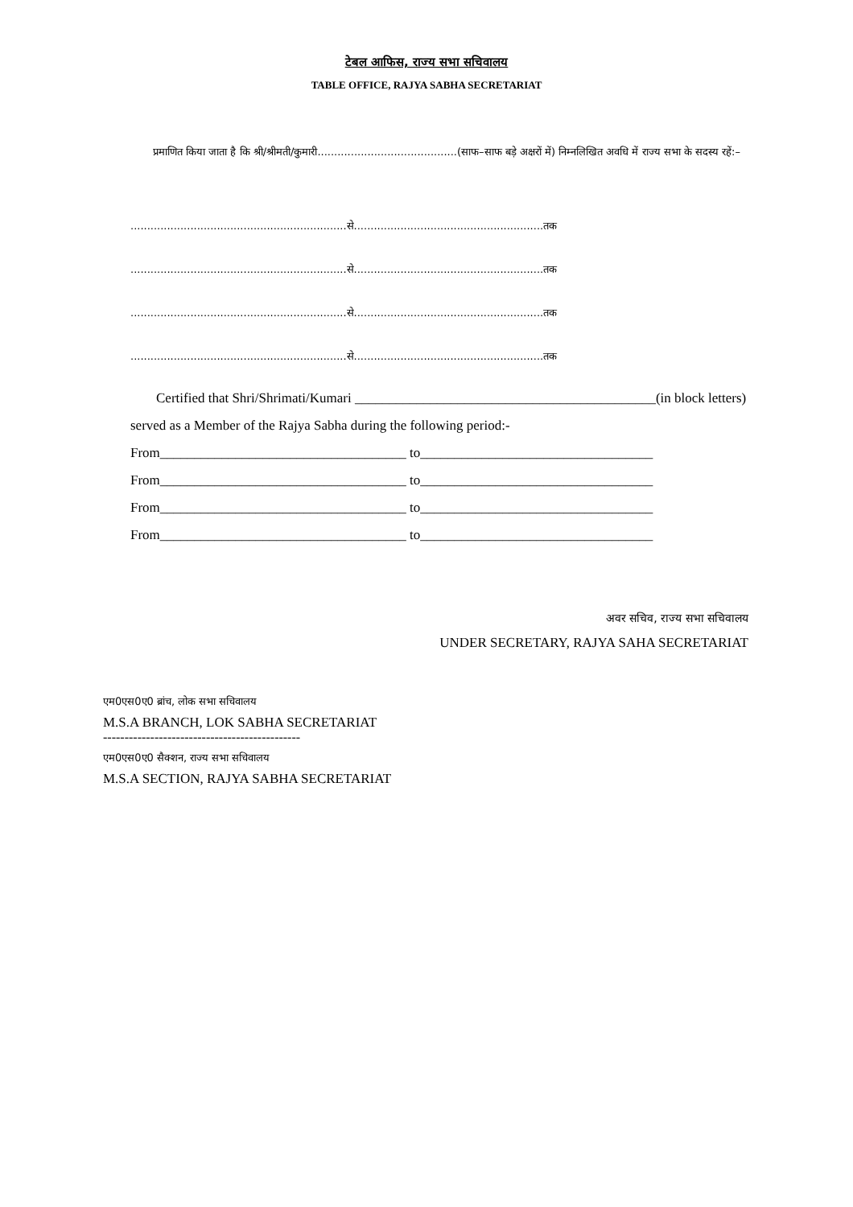टेबल आफिस, राज्य सभा सचिवालय
TABLE OFFICE, RAJYA SABHA SECRETARIAT
प्रमाणित किया जाता है कि श्री/श्रीमती/कुमारी..........................................(साफ–साफ बड़े अक्षरों में) निम्नलिखित अवधि में राज्य सभा के सदस्य रहें:–
.................................................................से.........................................................तक
.................................................................से.........................................................तक
.................................................................से.........................................................तक
.................................................................से.........................................................तक
Certified that Shri/Shrimati/Kumari ____________________________________________(in block letters) served as a Member of the Rajya Sabha during the following period:-
From____________________________________ to__________________________________
From____________________________________ to__________________________________
From____________________________________ to__________________________________
From____________________________________ to__________________________________
अवर सचिव, राज्य सभा सचिवालय
UNDER SECRETARY, RAJYA SAHA SECRETARIAT
एम0एस0ए0 ब्रांच, लोक सभा सचिवालय
M.S.A BRANCH, LOK SABHA SECRETARIAT
----------------------------------------------
एम0एस0ए0 सैक्शन, राज्य सभा सचिवालय
M.S.A SECTION, RAJYA SABHA SECRETARIAT